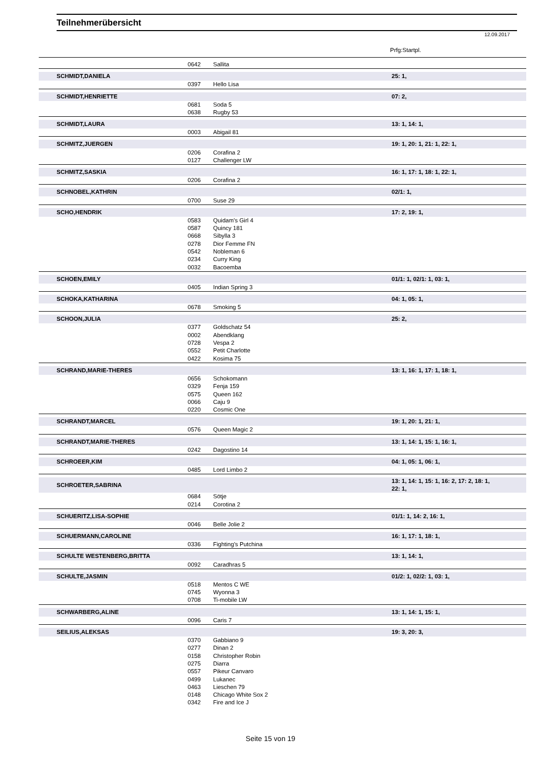Teilnehmerübersicht
12.09.2017
Prfg:Startpl.
| | | 0642 | Sallita | |
| | SCHMIDT,DANIELA | | | 25: 1, |
| | | 0397 | Hello Lisa | |
| | SCHMIDT,HENRIETTE | | | 07: 2, |
| | | 0681 | Soda 5 | |
| | | 0638 | Rugby 53 | |
| | SCHMIDT,LAURA | | | 13: 1, 14: 1, |
| | | 0003 | Abigail 81 | |
| | SCHMITZ,JUERGEN | | | 19: 1, 20: 1, 21: 1, 22: 1, |
| | | 0206 | Corafina 2 | |
| | | 0127 | Challenger LW | |
| | SCHMITZ,SASKIA | | | 16: 1, 17: 1, 18: 1, 22: 1, |
| | | 0206 | Corafina 2 | |
| | SCHNOBEL,KATHRIN | | | 02/1: 1, |
| | | 0700 | Suse 29 | |
| | SCHO,HENDRIK | | | 17: 2, 19: 1, |
| | | 0583 | Quidam's Girl 4 | |
| | | 0587 | Quincy 181 | |
| | | 0668 | Sibylla 3 | |
| | | 0278 | Dior Femme FN | |
| | | 0542 | Nobleman 6 | |
| | | 0234 | Curry King | |
| | | 0032 | Bacoemba | |
| | SCHOEN,EMILY | | | 01/1: 1, 02/1: 1, 03: 1, |
| | | 0405 | Indian Spring 3 | |
| | SCHOKA,KATHARINA | | | 04: 1, 05: 1, |
| | | 0678 | Smoking 5 | |
| | SCHOON,JULIA | | | 25: 2, |
| | | 0377 | Goldschatz 54 | |
| | | 0002 | Abendklang | |
| | | 0728 | Vespa 2 | |
| | | 0552 | Petit Charlotte | |
| | | 0422 | Kosima 75 | |
| | SCHRAND,MARIE-THERES | | | 13: 1, 16: 1, 17: 1, 18: 1, |
| | | 0656 | Schokomann | |
| | | 0329 | Fenja 159 | |
| | | 0575 | Queen 162 | |
| | | 0066 | Caju 9 | |
| | | 0220 | Cosmic One | |
| | SCHRANDT,MARCEL | | | 19: 1, 20: 1, 21: 1, |
| | | 0576 | Queen Magic 2 | |
| | SCHRANDT,MARIE-THERES | | | 13: 1, 14: 1, 15: 1, 16: 1, |
| | | 0242 | Dagostino 14 | |
| | SCHROEER,KIM | | | 04: 1, 05: 1, 06: 1, |
| | | 0485 | Lord Limbo 2 | |
| | SCHROETER,SABRINA | | | 13: 1, 14: 1, 15: 1, 16: 2, 17: 2, 18: 1, 22: 1, |
| | | 0684 | Sötje | |
| | | 0214 | Corotina 2 | |
| | SCHUERITZ,LISA-SOPHIE | | | 01/1: 1, 14: 2, 16: 1, |
| | | 0046 | Belle Jolie 2 | |
| | SCHUERMANN,CAROLINE | | | 16: 1, 17: 1, 18: 1, |
| | | 0336 | Fighting's Putchina | |
| | SCHULTE WESTENBERG,BRITTA | | | 13: 1, 14: 1, |
| | | 0092 | Caradhras 5 | |
| | SCHULTE,JASMIN | | | 01/2: 1, 02/2: 1, 03: 1, |
| | | 0518 | Mentos C WE | |
| | | 0745 | Wyonna 3 | |
| | | 0708 | Ti-mobile LW | |
| | SCHWARBERG,ALINE | | | 13: 1, 14: 1, 15: 1, |
| | | 0096 | Caris 7 | |
| | SEILIUS,ALEKSAS | | | 19: 3, 20: 3, |
| | | 0370 | Gabbiano 9 | |
| | | 0277 | Dinan 2 | |
| | | 0158 | Christopher Robin | |
| | | 0275 | Diarra | |
| | | 0557 | Pikeur Canvaro | |
| | | 0499 | Lukanec | |
| | | 0463 | Lieschen 79 | |
| | | 0148 | Chicago White Sox 2 | |
| | | 0342 | Fire and Ice J | |
Seite 15 von 19